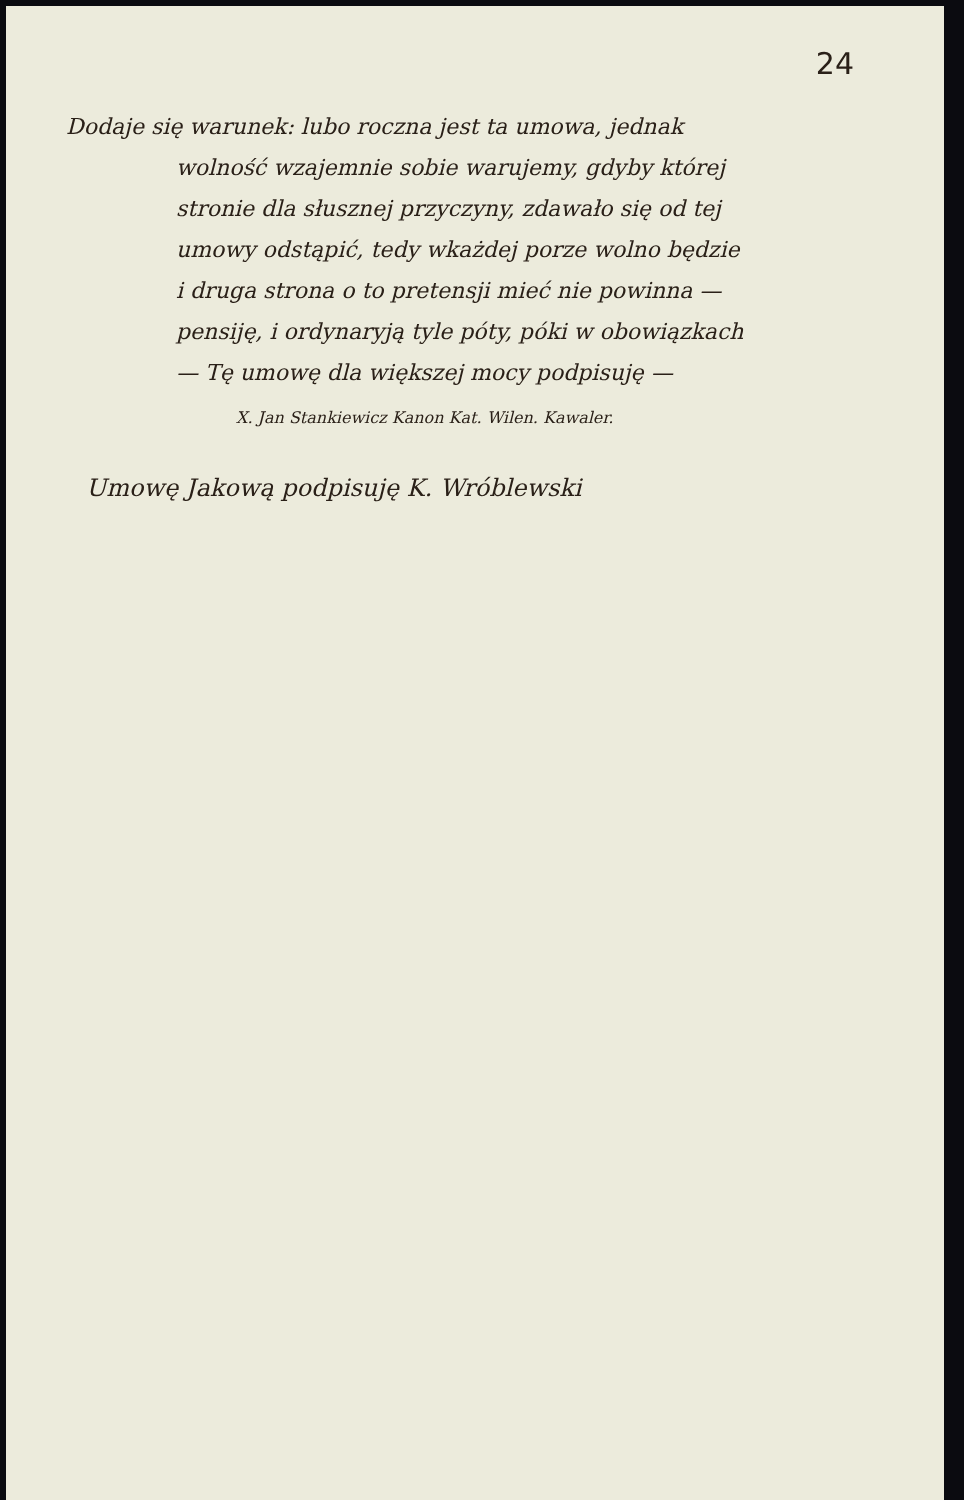24
Dodaje się warunek: lubo roczna jest ta umowa, jednak
wolność wzajemnie sobie warujemy, gdyby której
stronie dla słusznej przyczyny, zdawało się od tej
umowy odstąpić, tedy wkażdej porze wolno będzie
i druga strona o to pretensji mieć nie powinna —
pensiję, i ordynaryją tyle póty, póki w obowiązkach
— Tę umowę dla większej mocy podpisuję —
X. Jan Stankiewicz Kanon Kat. Wilen. Kawaler.
Umowę Jakową podpisuję K. Wróblewski